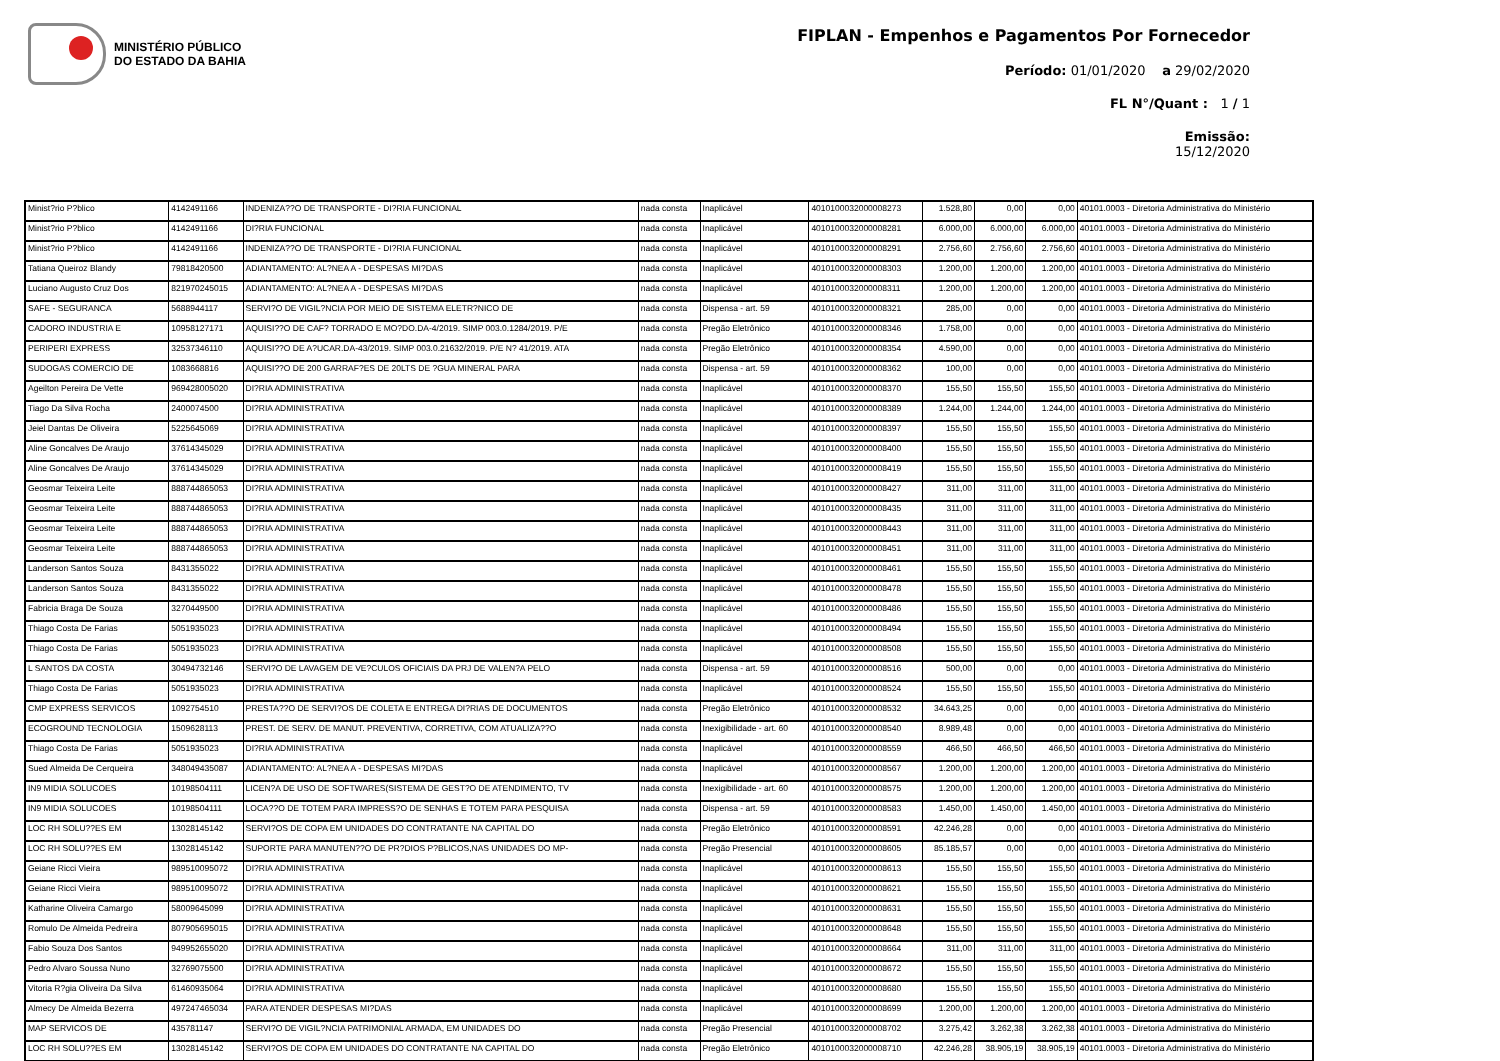MINISTÉRIO PÚBLICO
DO ESTADO DA BAHIA
FIPLAN - Empenhos e Pagamentos Por Fornecedor
Período: 01/01/2020 a 29/02/2020
FL N°/Quant : 1 / 1
Emissão:
15/12/2020
| Minist?rio P?blico | 4142491166 | INDENIZA??O DE TRANSPORTE - DI?RIA FUNCIONAL | nada consta | Inaplicável | 4010100032000008273 | 1.528,80 | 0,00 | 0,00 | 40101.0003 - Diretoria Administrativa do Ministério |
| Minist?rio P?blico | 4142491166 | DI?RIA FUNCIONAL | nada consta | Inaplicável | 4010100032000008281 | 6.000,00 | 6.000,00 | 6.000,00 | 40101.0003 - Diretoria Administrativa do Ministério |
| Minist?rio P?blico | 4142491166 | INDENIZA??O DE TRANSPORTE - DI?RIA FUNCIONAL | nada consta | Inaplicável | 4010100032000008291 | 2.756,60 | 2.756,60 | 2.756,60 | 40101.0003 - Diretoria Administrativa do Ministério |
| Tatiana Queiroz Blandy | 79818420500 | ADIANTAMENTO: AL?NEA A - DESPESAS MI?DAS | nada consta | Inaplicável | 4010100032000008303 | 1.200,00 | 1.200,00 | 1.200,00 | 40101.0003 - Diretoria Administrativa do Ministério |
| Luciano Augusto Cruz Dos | 821970245015 | ADIANTAMENTO: AL?NEA A - DESPESAS MI?DAS | nada consta | Inaplicável | 4010100032000008311 | 1.200,00 | 1.200,00 | 1.200,00 | 40101.0003 - Diretoria Administrativa do Ministério |
| SAFE - SEGURANCA | 5688944117 | SERVI?O DE VIGIL?NCIA POR MEIO DE SISTEMA ELETR?NICO DE | nada consta | Dispensa - art. 59 | 4010100032000008321 | 285,00 | 0,00 | 0,00 | 40101.0003 - Diretoria Administrativa do Ministério |
| CADORO INDUSTRIA E | 10958127171 | AQUISI??O DE CAF? TORRADO E MO?DO.DA-4/2019. SIMP 003.0.1284/2019. P/E | nada consta | Pregão Eletrônico | 4010100032000008346 | 1.758,00 | 0,00 | 0,00 | 40101.0003 - Diretoria Administrativa do Ministério |
| PERIPERI EXPRESS | 32537346110 | AQUISI??O DE A?UCAR.DA-43/2019. SIMP 003.0.21632/2019. P/E N? 41/2019. ATA | nada consta | Pregão Eletrônico | 4010100032000008354 | 4.590,00 | 0,00 | 0,00 | 40101.0003 - Diretoria Administrativa do Ministério |
| SUDOGAS COMERCIO DE | 1083668816 | AQUISI??O DE 200 GARRAF?ES DE 20LTS DE ?GUA MINERAL PARA | nada consta | Dispensa - art. 59 | 4010100032000008362 | 100,00 | 0,00 | 0,00 | 40101.0003 - Diretoria Administrativa do Ministério |
| Ageilton Pereira De Vette | 969428005020 | DI?RIA ADMINISTRATIVA | nada consta | Inaplicável | 4010100032000008370 | 155,50 | 155,50 | 155,50 | 40101.0003 - Diretoria Administrativa do Ministério |
| Tiago Da Silva Rocha | 2400074500 | DI?RIA ADMINISTRATIVA | nada consta | Inaplicável | 4010100032000008389 | 1.244,00 | 1.244,00 | 1.244,00 | 40101.0003 - Diretoria Administrativa do Ministério |
| Jeiel Dantas De Oliveira | 5225645069 | DI?RIA ADMINISTRATIVA | nada consta | Inaplicável | 4010100032000008397 | 155,50 | 155,50 | 155,50 | 40101.0003 - Diretoria Administrativa do Ministério |
| Aline Goncalves De Araujo | 37614345029 | DI?RIA ADMINISTRATIVA | nada consta | Inaplicável | 4010100032000008400 | 155,50 | 155,50 | 155,50 | 40101.0003 - Diretoria Administrativa do Ministério |
| Aline Goncalves De Araujo | 37614345029 | DI?RIA ADMINISTRATIVA | nada consta | Inaplicável | 4010100032000008419 | 155,50 | 155,50 | 155,50 | 40101.0003 - Diretoria Administrativa do Ministério |
| Geosmar Teixeira Leite | 888744865053 | DI?RIA ADMINISTRATIVA | nada consta | Inaplicável | 4010100032000008427 | 311,00 | 311,00 | 311,00 | 40101.0003 - Diretoria Administrativa do Ministério |
| Geosmar Teixeira Leite | 888744865053 | DI?RIA ADMINISTRATIVA | nada consta | Inaplicável | 4010100032000008435 | 311,00 | 311,00 | 311,00 | 40101.0003 - Diretoria Administrativa do Ministério |
| Geosmar Teixeira Leite | 888744865053 | DI?RIA ADMINISTRATIVA | nada consta | Inaplicável | 4010100032000008443 | 311,00 | 311,00 | 311,00 | 40101.0003 - Diretoria Administrativa do Ministério |
| Geosmar Teixeira Leite | 888744865053 | DI?RIA ADMINISTRATIVA | nada consta | Inaplicável | 4010100032000008451 | 311,00 | 311,00 | 311,00 | 40101.0003 - Diretoria Administrativa do Ministério |
| Landerson Santos Souza | 8431355022 | DI?RIA ADMINISTRATIVA | nada consta | Inaplicável | 4010100032000008461 | 155,50 | 155,50 | 155,50 | 40101.0003 - Diretoria Administrativa do Ministério |
| Landerson Santos Souza | 8431355022 | DI?RIA ADMINISTRATIVA | nada consta | Inaplicável | 4010100032000008478 | 155,50 | 155,50 | 155,50 | 40101.0003 - Diretoria Administrativa do Ministério |
| Fabricia Braga De Souza | 3270449500 | DI?RIA ADMINISTRATIVA | nada consta | Inaplicável | 4010100032000008486 | 155,50 | 155,50 | 155,50 | 40101.0003 - Diretoria Administrativa do Ministério |
| Thiago Costa De Farias | 5051935023 | DI?RIA ADMINISTRATIVA | nada consta | Inaplicável | 4010100032000008494 | 155,50 | 155,50 | 155,50 | 40101.0003 - Diretoria Administrativa do Ministério |
| Thiago Costa De Farias | 5051935023 | DI?RIA ADMINISTRATIVA | nada consta | Inaplicável | 4010100032000008508 | 155,50 | 155,50 | 155,50 | 40101.0003 - Diretoria Administrativa do Ministério |
| L SANTOS DA COSTA | 30494732146 | SERVI?O DE LAVAGEM DE VE?CULOS OFICIAIS DA PRJ DE VALEN?A PELO | nada consta | Dispensa - art. 59 | 4010100032000008516 | 500,00 | 0,00 | 0,00 | 40101.0003 - Diretoria Administrativa do Ministério |
| Thiago Costa De Farias | 5051935023 | DI?RIA ADMINISTRATIVA | nada consta | Inaplicável | 4010100032000008524 | 155,50 | 155,50 | 155,50 | 40101.0003 - Diretoria Administrativa do Ministério |
| CMP EXPRESS SERVICOS | 1092754510 | PRESTA??O DE SERVI?OS DE COLETA E ENTREGA DI?RIAS DE DOCUMENTOS | nada consta | Pregão Eletrônico | 4010100032000008532 | 34.643,25 | 0,00 | 0,00 | 40101.0003 - Diretoria Administrativa do Ministério |
| ECOGROUND TECNOLOGIA | 1509628113 | PREST. DE SERV. DE MANUT. PREVENTIVA, CORRETIVA, COM ATUALIZA??O | nada consta | Inexigibilidade - art. 60 | 4010100032000008540 | 8.989,48 | 0,00 | 0,00 | 40101.0003 - Diretoria Administrativa do Ministério |
| Thiago Costa De Farias | 5051935023 | DI?RIA ADMINISTRATIVA | nada consta | Inaplicável | 4010100032000008559 | 466,50 | 466,50 | 466,50 | 40101.0003 - Diretoria Administrativa do Ministério |
| Sued Almeida De Cerqueira | 348049435087 | ADIANTAMENTO: AL?NEA A - DESPESAS MI?DAS | nada consta | Inaplicável | 4010100032000008567 | 1.200,00 | 1.200,00 | 1.200,00 | 40101.0003 - Diretoria Administrativa do Ministério |
| IN9 MIDIA SOLUCOES | 10198504111 | LICEN?A DE USO DE SOFTWARES(SISTEMA DE GEST?O DE ATENDIMENTO, TV | nada consta | Inexigibilidade - art. 60 | 4010100032000008575 | 1.200,00 | 1.200,00 | 1.200,00 | 40101.0003 - Diretoria Administrativa do Ministério |
| IN9 MIDIA SOLUCOES | 10198504111 | LOCA??O DE TOTEM PARA IMPRESS?O DE SENHAS E TOTEM PARA PESQUISA | nada consta | Dispensa - art. 59 | 4010100032000008583 | 1.450,00 | 1.450,00 | 1.450,00 | 40101.0003 - Diretoria Administrativa do Ministério |
| LOC RH SOLU??ES EM | 13028145142 | SERVI?OS DE COPA EM UNIDADES DO CONTRATANTE NA CAPITAL DO | nada consta | Pregão Eletrônico | 4010100032000008591 | 42.246,28 | 0,00 | 0,00 | 40101.0003 - Diretoria Administrativa do Ministério |
| LOC RH SOLU??ES EM | 13028145142 | SUPORTE PARA MANUTEN??O DE PR?DIOS P?BLICOS,NAS UNIDADES DO MP- | nada consta | Pregão Presencial | 4010100032000008605 | 85.185,57 | 0,00 | 0,00 | 40101.0003 - Diretoria Administrativa do Ministério |
| Geiane Ricci Vieira | 989510095072 | DI?RIA ADMINISTRATIVA | nada consta | Inaplicável | 4010100032000008613 | 155,50 | 155,50 | 155,50 | 40101.0003 - Diretoria Administrativa do Ministério |
| Geiane Ricci Vieira | 989510095072 | DI?RIA ADMINISTRATIVA | nada consta | Inaplicável | 4010100032000008621 | 155,50 | 155,50 | 155,50 | 40101.0003 - Diretoria Administrativa do Ministério |
| Katharine Oliveira Camargo | 58009645099 | DI?RIA ADMINISTRATIVA | nada consta | Inaplicável | 4010100032000008631 | 155,50 | 155,50 | 155,50 | 40101.0003 - Diretoria Administrativa do Ministério |
| Romulo De Almeida Pedreira | 807905695015 | DI?RIA ADMINISTRATIVA | nada consta | Inaplicável | 4010100032000008648 | 155,50 | 155,50 | 155,50 | 40101.0003 - Diretoria Administrativa do Ministério |
| Fabio Souza Dos Santos | 949952655020 | DI?RIA ADMINISTRATIVA | nada consta | Inaplicável | 4010100032000008664 | 311,00 | 311,00 | 311,00 | 40101.0003 - Diretoria Administrativa do Ministério |
| Pedro Alvaro Soussa Nuno | 32769075500 | DI?RIA ADMINISTRATIVA | nada consta | Inaplicável | 4010100032000008672 | 155,50 | 155,50 | 155,50 | 40101.0003 - Diretoria Administrativa do Ministério |
| Vitoria R?gia Oliveira Da Silva | 61460935064 | DI?RIA ADMINISTRATIVA | nada consta | Inaplicável | 4010100032000008680 | 155,50 | 155,50 | 155,50 | 40101.0003 - Diretoria Administrativa do Ministério |
| Almecy De Almeida Bezerra | 497247465034 | PARA ATENDER DESPESAS MI?DAS | nada consta | Inaplicável | 4010100032000008699 | 1.200,00 | 1.200,00 | 1.200,00 | 40101.0003 - Diretoria Administrativa do Ministério |
| MAP SERVICOS DE | 435781147 | SERVI?O DE VIGIL?NCIA PATRIMONIAL ARMADA, EM UNIDADES DO | nada consta | Pregão Presencial | 4010100032000008702 | 3.275,42 | 3.262,38 | 3.262,38 | 40101.0003 - Diretoria Administrativa do Ministério |
| LOC RH SOLU??ES EM | 13028145142 | SERVI?OS DE COPA EM UNIDADES DO CONTRATANTE NA CAPITAL DO | nada consta | Pregão Eletrônico | 4010100032000008710 | 42.246,28 | 38.905,19 | 38.905,19 | 40101.0003 - Diretoria Administrativa do Ministério |